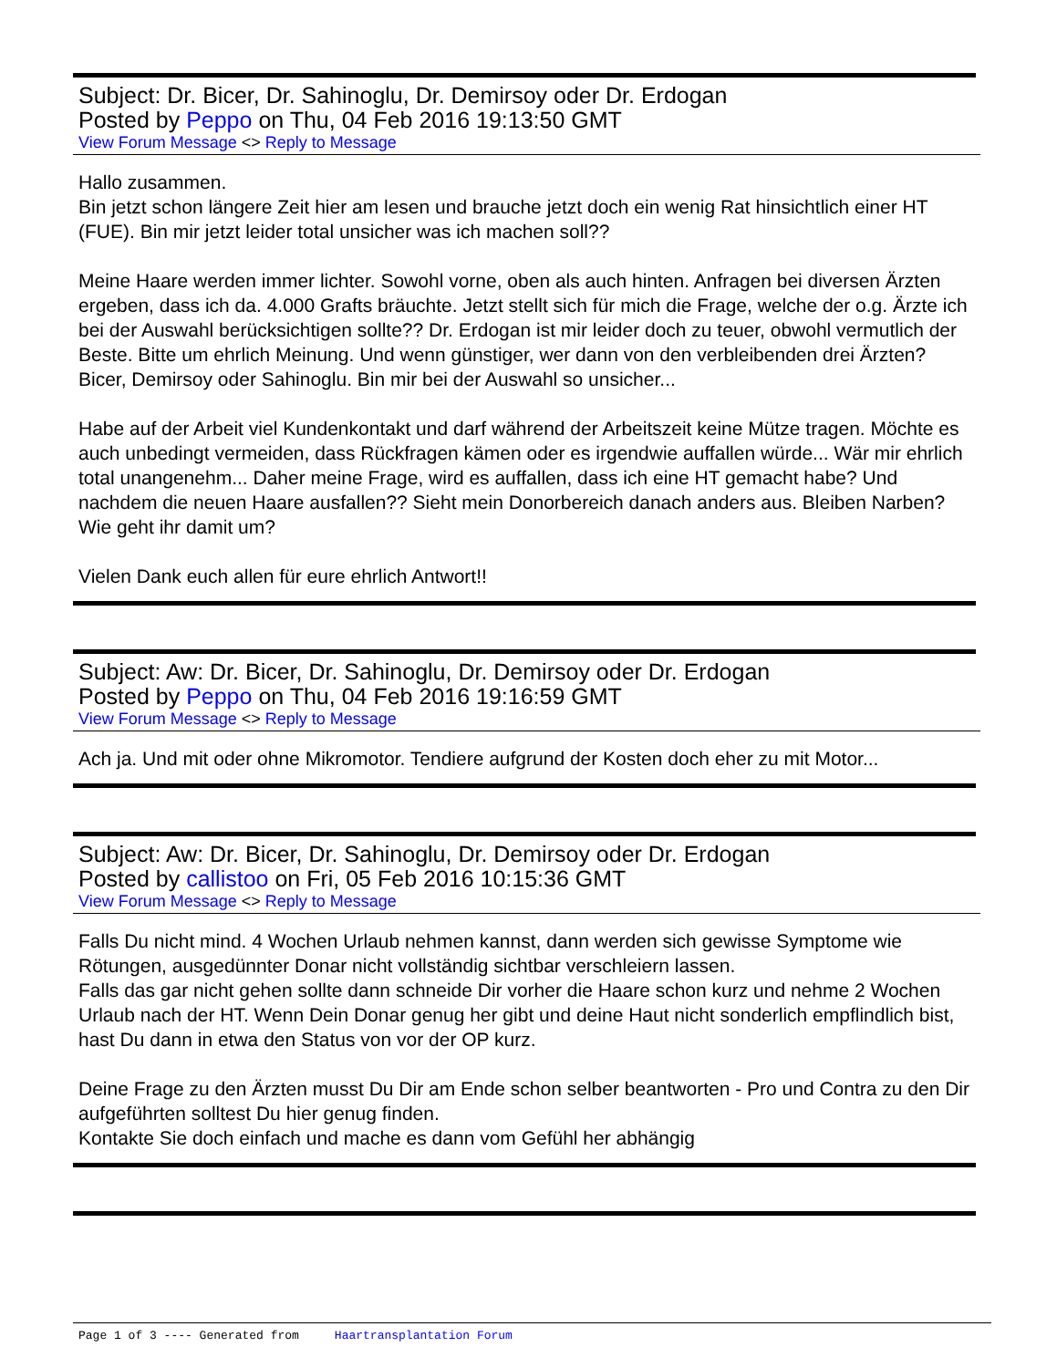Subject: Dr. Bicer, Dr. Sahinoglu, Dr. Demirsoy oder Dr. Erdogan
Posted by Peppo on Thu, 04 Feb 2016 19:13:50 GMT
View Forum Message <> Reply to Message
Hallo zusammen.
Bin jetzt schon längere Zeit hier am lesen und brauche jetzt doch ein wenig Rat hinsichtlich einer HT (FUE). Bin mir jetzt leider total unsicher was ich machen soll??
Meine Haare werden immer lichter. Sowohl vorne, oben als auch hinten. Anfragen bei diversen Ärzten ergeben, dass ich da. 4.000 Grafts bräuchte. Jetzt stellt sich für mich die Frage, welche der o.g. Ärzte ich bei der Auswahl berücksichtigen sollte?? Dr. Erdogan ist mir leider doch zu teuer, obwohl vermutlich der Beste. Bitte um ehrlich Meinung. Und wenn günstiger, wer dann von den verbleibenden drei Ärzten? Bicer, Demirsoy oder Sahinoglu. Bin mir bei der Auswahl so unsicher...
Habe auf der Arbeit viel Kundenkontakt und darf während der Arbeitszeit keine Mütze tragen. Möchte es auch unbedingt vermeiden, dass Rückfragen kämen oder es irgendwie auffallen würde... Wär mir ehrlich total unangenehm... Daher meine Frage, wird es auffallen, dass ich eine HT gemacht habe? Und nachdem die neuen Haare ausfallen?? Sieht mein Donorbereich danach anders aus. Bleiben Narben?
Wie geht ihr damit um?
Vielen Dank euch allen für eure ehrlich Antwort!!
Subject: Aw: Dr. Bicer, Dr. Sahinoglu, Dr. Demirsoy oder Dr. Erdogan
Posted by Peppo on Thu, 04 Feb 2016 19:16:59 GMT
View Forum Message <> Reply to Message
Ach ja. Und mit oder ohne Mikromotor. Tendiere aufgrund der Kosten doch eher zu mit Motor...
Subject: Aw: Dr. Bicer, Dr. Sahinoglu, Dr. Demirsoy oder Dr. Erdogan
Posted by callistoo on Fri, 05 Feb 2016 10:15:36 GMT
View Forum Message <> Reply to Message
Falls Du nicht mind. 4 Wochen Urlaub nehmen kannst, dann werden sich gewisse Symptome wie Rötungen, ausgedünnter Donar nicht vollständig sichtbar verschleiern lassen.
Falls das gar nicht gehen sollte dann schneide Dir vorher die Haare schon kurz und nehme 2 Wochen Urlaub nach der HT. Wenn Dein Donar genug her gibt und deine Haut nicht sonderlich empflindlich bist, hast Du dann in etwa den Status von vor der OP kurz.
Deine Frage zu den Ärzten musst Du Dir am Ende schon selber beantworten - Pro und Contra zu den Dir aufgeführten solltest Du hier genug finden.
Kontakte Sie doch einfach und mache es dann vom Gefühl her abhängig
Page 1 of 3 ---- Generated from Haartransplantation Forum